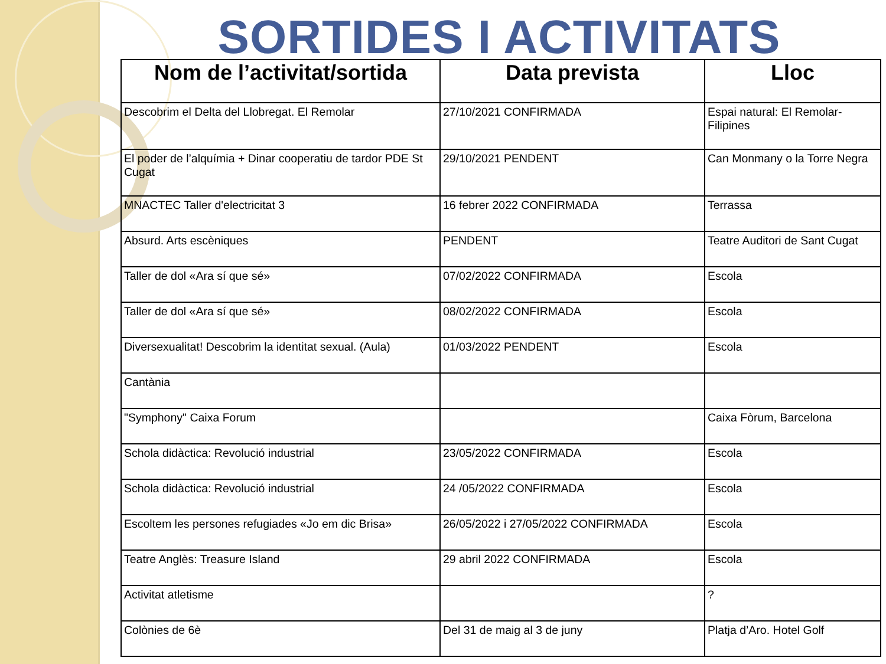SORTIDES I ACTIVITATS
| Nom de l’activitat/sortida | Data prevista | Lloc |
| --- | --- | --- |
| Descobrim el Delta del Llobregat. El Remolar | 27/10/2021 CONFIRMADA | Espai natural: El Remolar-Filipines |
| El poder de l’alquímia + Dinar cooperatiu de tardor PDE St Cugat | 29/10/2021 PENDENT | Can Monmany o la Torre Negra |
| MNACTEC Taller d'electricitat 3 | 16 febrer 2022 CONFIRMADA | Terrassa |
| Absurd. Arts escèniques | PENDENT | Teatre Auditori de Sant Cugat |
| Taller de dol «Ara sí que sé» | 07/02/2022 CONFIRMADA | Escola |
| Taller de dol «Ara sí que sé» | 08/02/2022 CONFIRMADA | Escola |
| Diversexualitat! Descobrim la identitat sexual. (Aula) | 01/03/2022 PENDENT | Escola |
| Cantània | | |
| "Symphony" Caixa Forum | | Caixa Fòrum, Barcelona |
| Schola didàctica: Revolució industrial | 23/05/2022 CONFIRMADA | Escola |
| Schola didàctica: Revolució industrial | 24 /05/2022 CONFIRMADA | Escola |
| Escoltem les persones refugiades «Jo em dic Brisa» | 26/05/2022 i 27/05/2022 CONFIRMADA | Escola |
| Teatre Anglès: Treasure Island | 29 abril 2022 CONFIRMADA | Escola |
| Activitat atletisme | | ? |
| Colònies de 6è | Del 31 de maig al 3 de juny | Platja d’Aro. Hotel Golf |